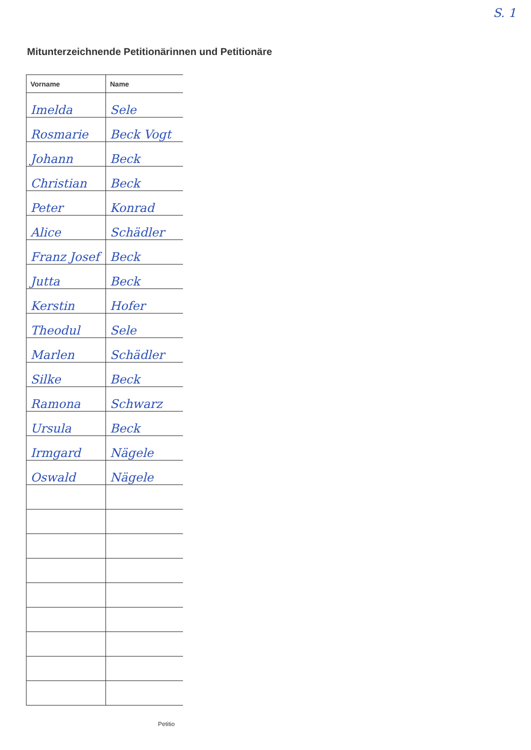S. 1
Mitunterzeichnende Petitionärinnen und Petitionäre
| Vorname | Name |
| --- | --- |
| Imelda | Sele |
| Rosmarie | Beck Vogt |
| Johann | Beck |
| Christian | Beck |
| Peter | Konrad |
| Alice | Schädler |
| Franz Josef | Beck |
| Jutta | Beck |
| Kerstin | Hofer |
| Theodul | Sele |
| Marlen | Schädler |
| Silke | Beck |
| Ramona | Schwarz |
| Ursula | Beck |
| Irmgard | Nägele |
| Oswald | Nägele |
Petitio